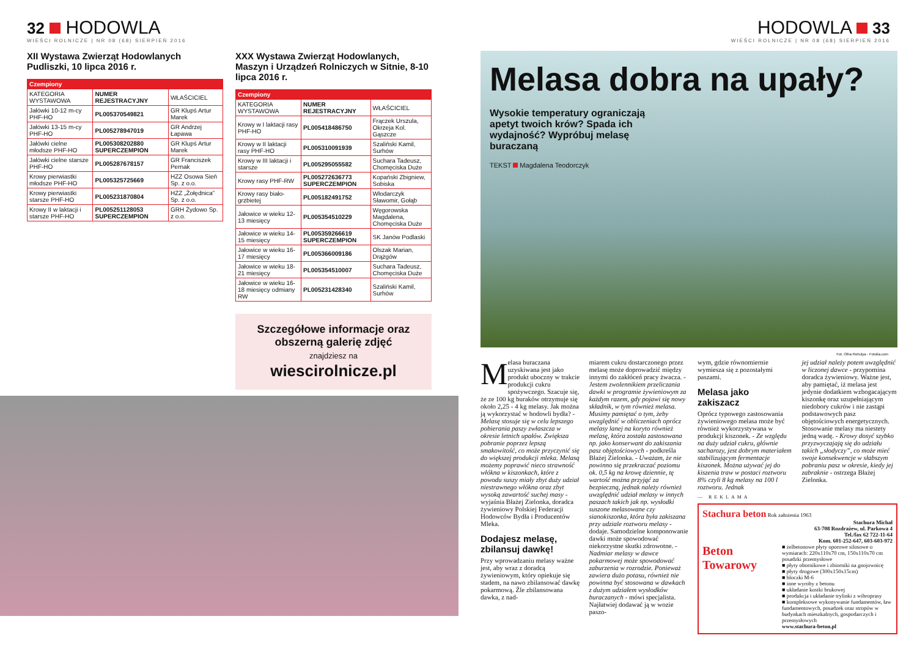32 HODOWLA
WIEŚCI ROLNICZE | NR 08 (68) SIERPIEŃ 2016
XII Wystawa Zwierząt Hodowlanych Pudliszki, 10 lipca 2016 r.
| Czempiony | | |
| --- | --- | --- |
| KATEGORIA WYSTAWOWA | NUMER REJESTRACYJNY | WŁAŚCICIEL |
| Jałówki 10-12 m-cy PHF-HO | PL005370549821 | GR Klupś Artur Marek |
| Jałówki 13-15 m-cy PHF-HO | PL005278947019 | GR Andrzej Łapawa |
| Jałówki cielne młodsze PHF-HO | PL005308202880 SUPERCZEMPION | GR Klupś Artur Marek |
| Jałówki cielne starsze PHF-HO | PL005287678157 | GR Franciszek Pernak |
| Krowy pierwiastki młodsze PHF-HO | PL005325725669 | HZZ Osowa Sień Sp. z o.o. |
| Krowy pierwiastki starsze PHF-HO | PL005231870804 | HZZ „Żołędnica” Sp. z o.o. |
| Krowy II w laktacji i starsze PHF-HO | PL005251128053 SUPERCZEMPION | GRH Żydowo Sp. z o.o. |
XXX Wystawa Zwierząt Hodowlanych, Maszyn i Urządzeń Rolniczych w Sitnie, 8-10 lipca 2016 r.
| Czempiony | | |
| --- | --- | --- |
| KATEGORIA WYSTAWOWA | NUMER REJESTRACYJNY | WŁAŚCICIEL |
| Krowy w I laktacji rasy PHF-HO | PL005418486750 | Frączek Urszula, Okrzeja Kol. Gąszcze |
| Krowy w II laktacji rasy PHF-HO | PL005310091939 | Szaliński Kamil, Surhów |
| Krowy w III laktacji i starsze | PL005295055582 | Suchara Tadeusz, Chomęciska Duże |
| Krowy rasy PHF-RW | PL005272636773 SUPERCZEMPION | Kopański Zbigniew, Sobiska |
| Krowy rasy biało-grzbietej | PL005182491752 | Włodarczyk Sławomir, Gołąb |
| Jałowice w wieku 12-13 miesięcy | PL005354510229 | Węgorowska Magdalena, Chomęciska Duże |
| Jałowice w wieku 14-15 miesięcy | PL005359266619 SUPERCZEMPION | SK Janów Podlaski |
| Jałowice w wieku 16-17 miesięcy | PL005366009186 | Olszak Marian, Drążgów |
| Jałowice w wieku 18-21 miesięcy | PL005354510007 | Suchara Tadeusz, Chomęciska Duże |
| Jałowice w wieku 16-18 miesięcy odmiany RW | PL005231428340 | Szaliński Kamil, Surhów |
Szczegółowe informacje oraz obszerną galerię zdjęć
znajdziesz na
wiescirolnicze.pl
HODOWLA 33
WIEŚCI ROLNICZE | NR 08 (68) SIERPIEŃ 2016
Melasa dobra na upały?
Wysokie temperatury ograniczają apetyt twoich krów? Spada ich wydajność? Wypróbuj melasę buraczaną
TEKST Magdalena Teodorczyk
Fot. Olha Rohulya - Fotolia.com
Melasa buraczana uzyskiwana jest jako produkt uboczny w trakcie produkcji cukru spożywczego. Szacuje się, że ze 100 kg buraków otrzymuje się około 2,25 - 4 kg melasy. Jak można ją wykorzystać w hodowli bydła? - Melasę stosuje się w celu lepszego pobierania paszy zwłaszcza w okresie letnich upałów. Zwiększa pobranie poprzez lepszą smakowitość, co może przyczynić się do większej produkcji mleka. Melasą możemy poprawić nieco strawność włókna w kiszonkach, które z powodu suszy miały zbyt duży udział niestrawnego włókna oraz zbyt wysoką zawartość suchej masy - wyjaśnia Błażej Zielonka, doradca żywieniowy Polskiej Federacji Hodowców Bydła i Producentów Mleka.
Dodajesz melasę, zbilansuj dawkę!
Przy wprowadzaniu melasy ważne jest, aby wraz z doradcą żywieniowym, który opiekuje się stadem, na nawo zbilansować dawkę pokarmową. Źle zbilansowana dawka, z nad-
miarem cukru dostarczonego przez melasę może doprowadzić między innymi do zakłóceń pracy żwacza. - Jestem zwolennikiem przeliczania dawki w programie żywieniowym za każdym razem, gdy pojawi się nowy składnik, w tym również melasa. Musimy pamiętać o tym, żeby uwzględnić w obliczeniach oprócz melasy lanej na koryto również melasę, która została zastosowana np. jako konserwant do zakiszania pasz objętościowych - podkreśla Błażej Zielonka. - Uważam, że nie powinno się przekraczać poziomu ok. 0,5 kg na krowę dziennie, tę wartość można przyjąć za bezpieczną, jednak należy również uwzględnić udział melasy w innych paszach takich jak np. wysłodki suszone melasowane czy sianokiszonka, która była zakiszana przy udziale roztworu melasy - dodaje. Samodzielne komponowanie dawki może spowodować niekorzystne skutki zdrowotne. - Nadmiar melasy w dawce pokarmowej może spowodować zaburzenia w rozrodzie. Ponieważ zawiera dużo potasu, również nie powinna być stosowana w dawkach z dużym udziałem wysłodków buraczanych - mówi specjalista. Najłatwiej dodawać ją w wozie paszo-
wym, gdzie równomiernie wymiesza się z pozostałymi paszami.
Melasa jako zakiszacz
Oprócz typowego zastosowania żywieniowego melasa może być również wykorzystywana w produkcji kiszonek. - Ze względu na duży udział cukru, głównie sacharozy, jest dobrym materiałem stabilizującym fermentacje kiszonek. Można używać jej do kiszenia traw w postaci roztworu 8% czyli 8 kg melasy na 100 l roztworu. Jednak
jej udział należy potem uwzględnić w liczonej dawce - przypomina doradca żywieniowy. Ważne jest, aby pamiętać, iż melasa jest jedynie dodatkiem wzbogacającym kiszonkę oraz uzupełniającym niedobory cukrów i nie zastąpi podstawowych pasz objętościowych energetycznych.
Stosowanie melasy ma niestety jedną wadę. - Krowy dosyć szybko przyzwyczajają się do udziału takich „słodyczy”, co może mieć swoje konsekwencje w słabszym pobraniu pasz w okresie, kiedy jej zabraknie - ostrzega Błażej Zielonka.
— REKLAMA
Stachura beton Rok założenia 1963
Stachura Michał
63-708 Rozdrażew, ul. Parkowa 4
Tel./fax 62 722-11-64
Kom. 601-252-647, 603-603-972
Beton Towarowy
■ żelbetonowe płyty oporowe silosowe o wymiarach: 220x110x70 cm, 150x110x70 cm
posadzki przemysłowe
■ płyty obornikowe i zbiorniki na gnojownicę
■ płyty drogowe (300x150x15cm)
■ bloczki M-6
■ inne wyroby z betonu
■ układanie kostki brukowej
■ produkcja i układanie trylinki z wibroprasy
■ kompleksowe wykonywanie fundamentów, ław fundamentowych, posadzek oraz stropów w budynkach mieszkalnych, gospodarczych i przemysłowych
www.stachura-beton.pl